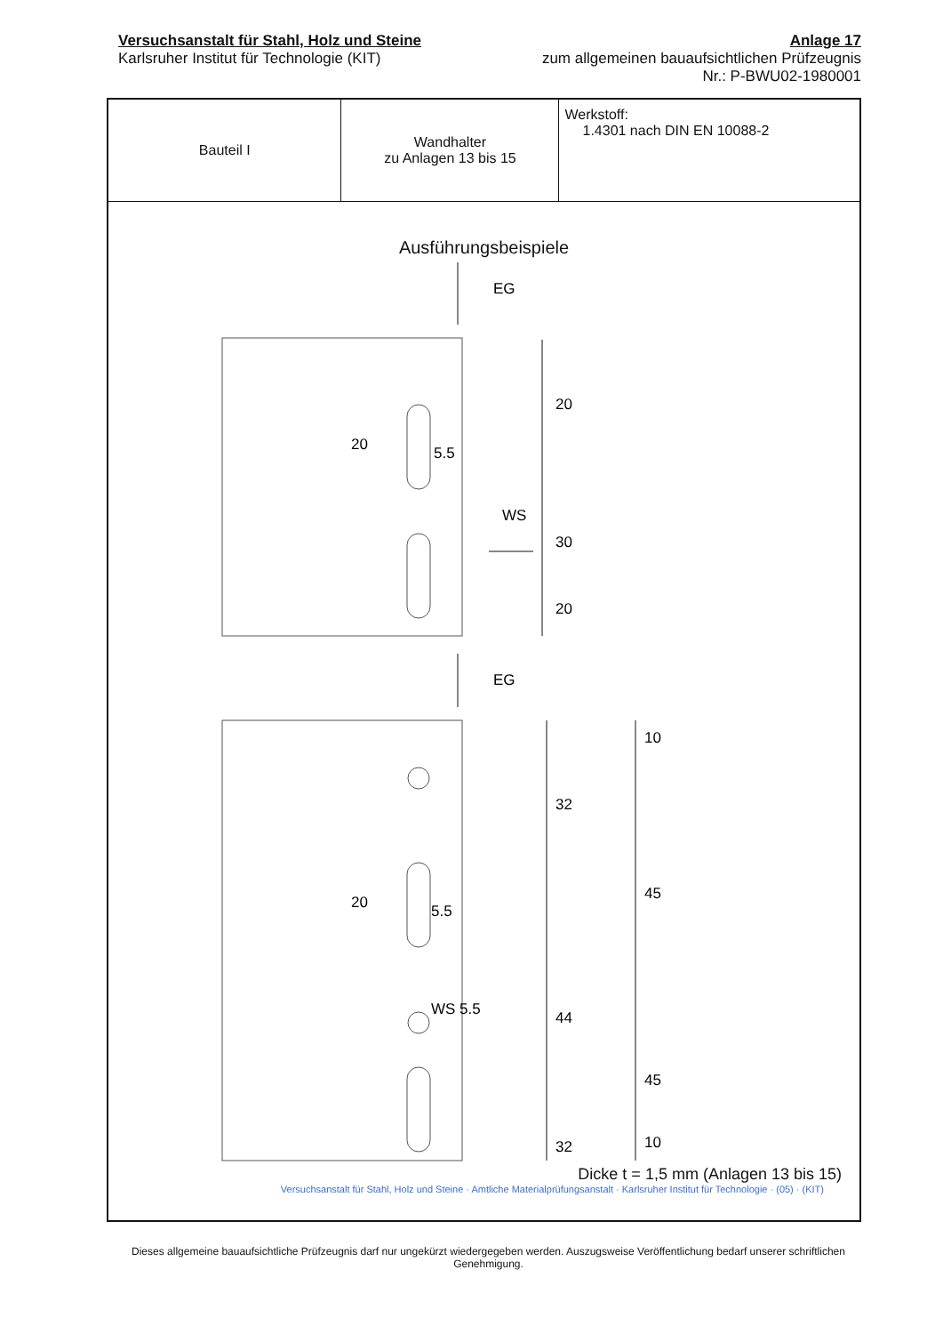Versuchsanstalt für Stahl, Holz und Steine
Karlsruher Institut für Technologie (KIT)
Anlage 17
zum allgemeinen bauaufsichtlichen Prüfzeugnis
Nr.: P-BWU02-1980001
| Bauteil I | Wandhalter zu Anlagen 13 bis 15 | Werkstoff: 1.4301 nach DIN EN 10088-2 |
Ausführungsbeispiele
EG
20
5.5
WS
20
30
20
EG
20
5.5
WS 5.5
32
44
32
10
45
45
10
Dicke t = 1,5 mm (Anlagen 13 bis 15)
Versuchsanstalt für Stahl, Holz und Steine · Amtliche Materialprüfungsanstalt · Karlsruher Institut für Technologie · (05) · (KIT)
Dieses allgemeine bauaufsichtliche Prüfzeugnis darf nur ungekürzt wiedergegeben werden. Auszugsweise Veröffentlichung bedarf unserer schriftlichen Genehmigung.